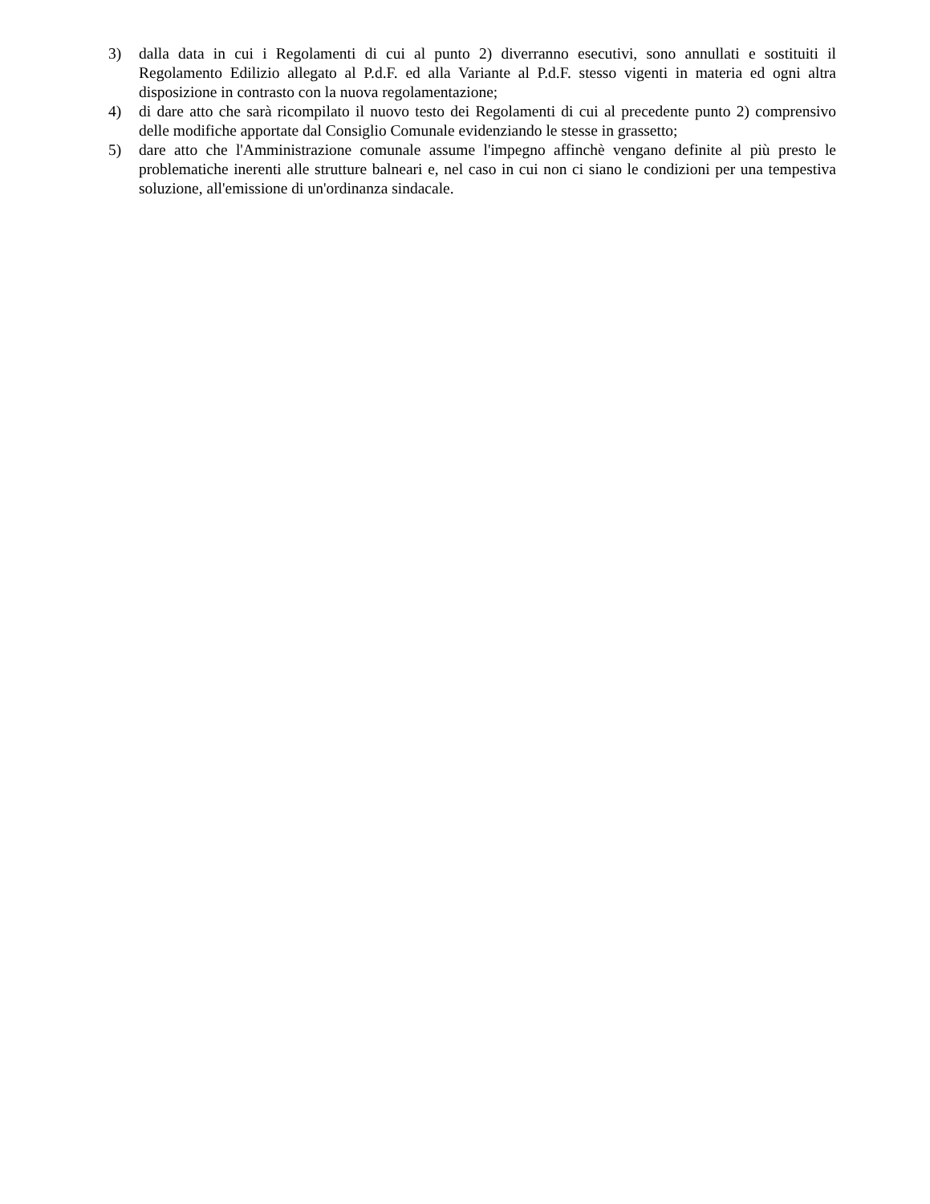3) dalla data in cui i Regolamenti di cui al punto 2) diverranno esecutivi, sono annullati e sostituiti il Regolamento Edilizio allegato al P.d.F. ed alla Variante al P.d.F. stesso vigenti in materia ed ogni altra disposizione in contrasto con la nuova regolamentazione;
4) di dare atto che sarà ricompilato il nuovo testo dei Regolamenti di cui al precedente punto 2) comprensivo delle modifiche apportate dal Consiglio Comunale evidenziando le stesse in grassetto;
5) dare atto che l'Amministrazione comunale assume l'impegno affinchè vengano definite al più presto le problematiche inerenti alle strutture balneari e, nel caso in cui non ci siano le condizioni per una tempestiva soluzione, all'emissione di un'ordinanza sindacale.